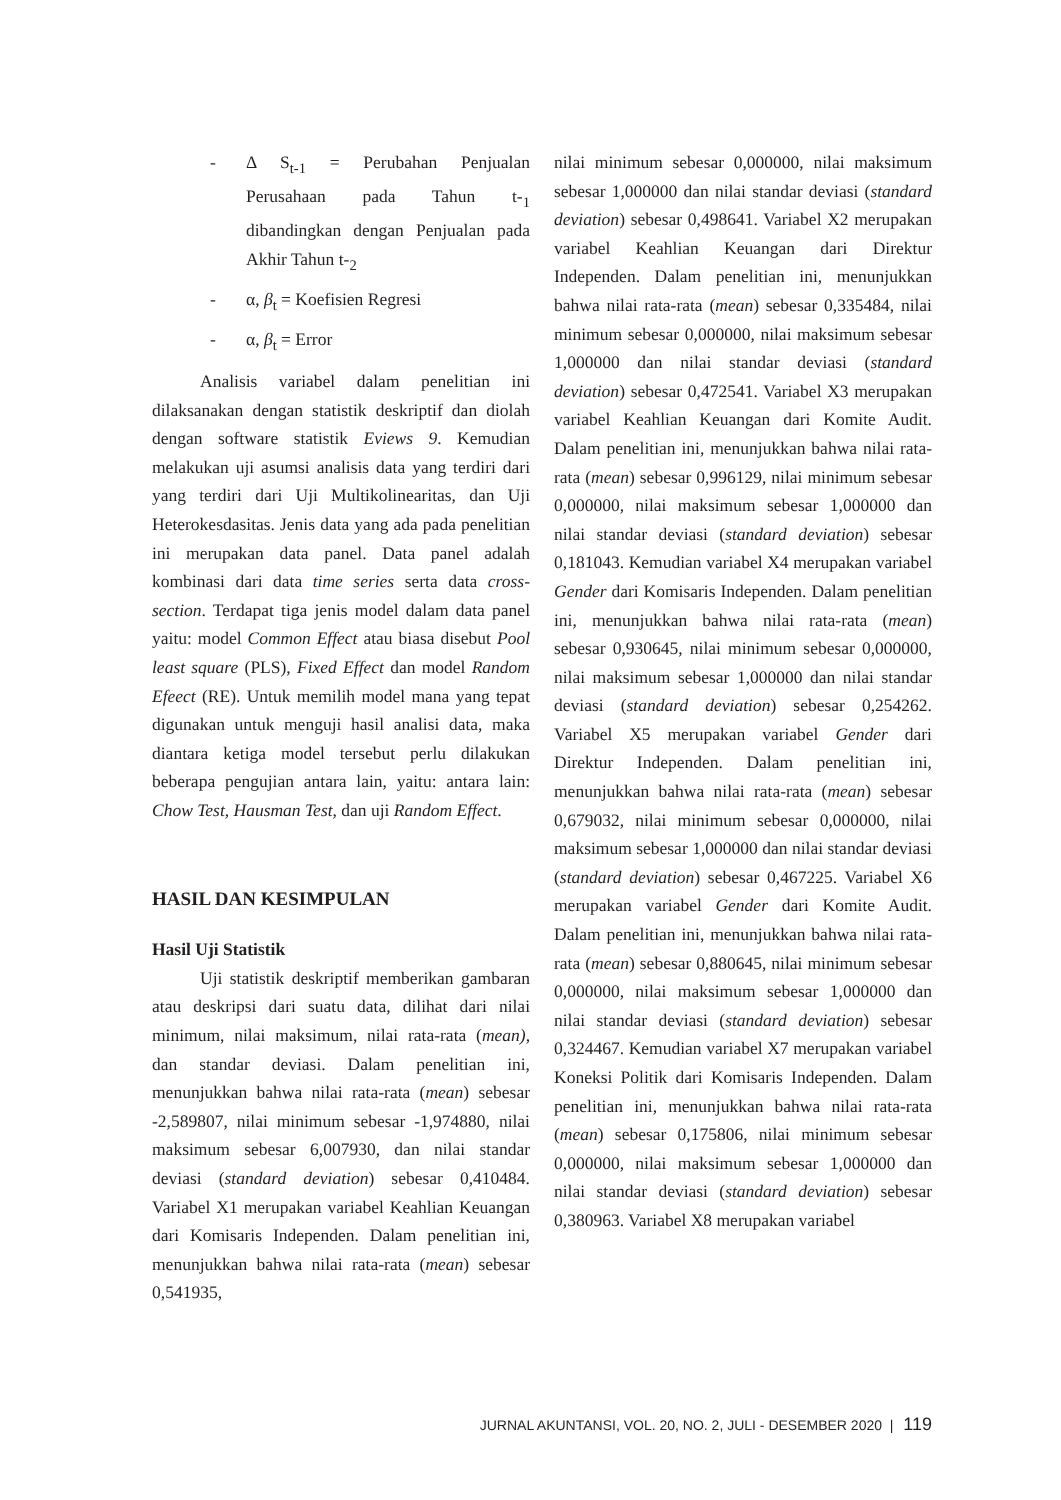- Δ S<sub>t-1</sub> = Perubahan Penjualan Perusahaan pada Tahun t-<sub>1</sub> dibandingkan dengan Penjualan pada Akhir Tahun t-<sub>2</sub>
- α, β<sub>t</sub> = Koefisien Regresi
- α, β<sub>t</sub> = Error
Analisis variabel dalam penelitian ini dilaksanakan dengan statistik deskriptif dan diolah dengan software statistik Eviews 9. Kemudian melakukan uji asumsi analisis data yang terdiri dari yang terdiri dari Uji Multikolinearitas, dan Uji Heterokesdasitas. Jenis data yang ada pada penelitian ini merupakan data panel. Data panel adalah kombinasi dari data time series serta data cross-section. Terdapat tiga jenis model dalam data panel yaitu: model Common Effect atau biasa disebut Pool least square (PLS), Fixed Effect dan model Random Efeect (RE). Untuk memilih model mana yang tepat digunakan untuk menguji hasil analisi data, maka diantara ketiga model tersebut perlu dilakukan beberapa pengujian antara lain, yaitu: antara lain: Chow Test, Hausman Test, dan uji Random Effect.
HASIL DAN KESIMPULAN
Hasil Uji Statistik
Uji statistik deskriptif memberikan gambaran atau deskripsi dari suatu data, dilihat dari nilai minimum, nilai maksimum, nilai rata-rata (mean), dan standar deviasi. Dalam penelitian ini, menunjukkan bahwa nilai rata-rata (mean) sebesar -2,589807, nilai minimum sebesar -1,974880, nilai maksimum sebesar 6,007930, dan nilai standar deviasi (standard deviation) sebesar 0,410484. Variabel X1 merupakan variabel Keahlian Keuangan dari Komisaris Independen. Dalam penelitian ini, menunjukkan bahwa nilai rata-rata (mean) sebesar 0,541935,
nilai minimum sebesar 0,000000, nilai maksimum sebesar 1,000000 dan nilai standar deviasi (standard deviation) sebesar 0,498641. Variabel X2 merupakan variabel Keahlian Keuangan dari Direktur Independen. Dalam penelitian ini, menunjukkan bahwa nilai rata-rata (mean) sebesar 0,335484, nilai minimum sebesar 0,000000, nilai maksimum sebesar 1,000000 dan nilai standar deviasi (standard deviation) sebesar 0,472541. Variabel X3 merupakan variabel Keahlian Keuangan dari Komite Audit. Dalam penelitian ini, menunjukkan bahwa nilai rata-rata (mean) sebesar 0,996129, nilai minimum sebesar 0,000000, nilai maksimum sebesar 1,000000 dan nilai standar deviasi (standard deviation) sebesar 0,181043. Kemudian variabel X4 merupakan variabel Gender dari Komisaris Independen. Dalam penelitian ini, menunjukkan bahwa nilai rata-rata (mean) sebesar 0,930645, nilai minimum sebesar 0,000000, nilai maksimum sebesar 1,000000 dan nilai standar deviasi (standard deviation) sebesar 0,254262. Variabel X5 merupakan variabel Gender dari Direktur Independen. Dalam penelitian ini, menunjukkan bahwa nilai rata-rata (mean) sebesar 0,679032, nilai minimum sebesar 0,000000, nilai maksimum sebesar 1,000000 dan nilai standar deviasi (standard deviation) sebesar 0,467225. Variabel X6 merupakan variabel Gender dari Komite Audit. Dalam penelitian ini, menunjukkan bahwa nilai rata-rata (mean) sebesar 0,880645, nilai minimum sebesar 0,000000, nilai maksimum sebesar 1,000000 dan nilai standar deviasi (standard deviation) sebesar 0,324467. Kemudian variabel X7 merupakan variabel Koneksi Politik dari Komisaris Independen. Dalam penelitian ini, menunjukkan bahwa nilai rata-rata (mean) sebesar 0,175806, nilai minimum sebesar 0,000000, nilai maksimum sebesar 1,000000 dan nilai standar deviasi (standard deviation) sebesar 0,380963. Variabel X8 merupakan variabel
JURNAL AKUNTANSI, VOL. 20, NO. 2, JULI - DESEMBER 2020 | 119